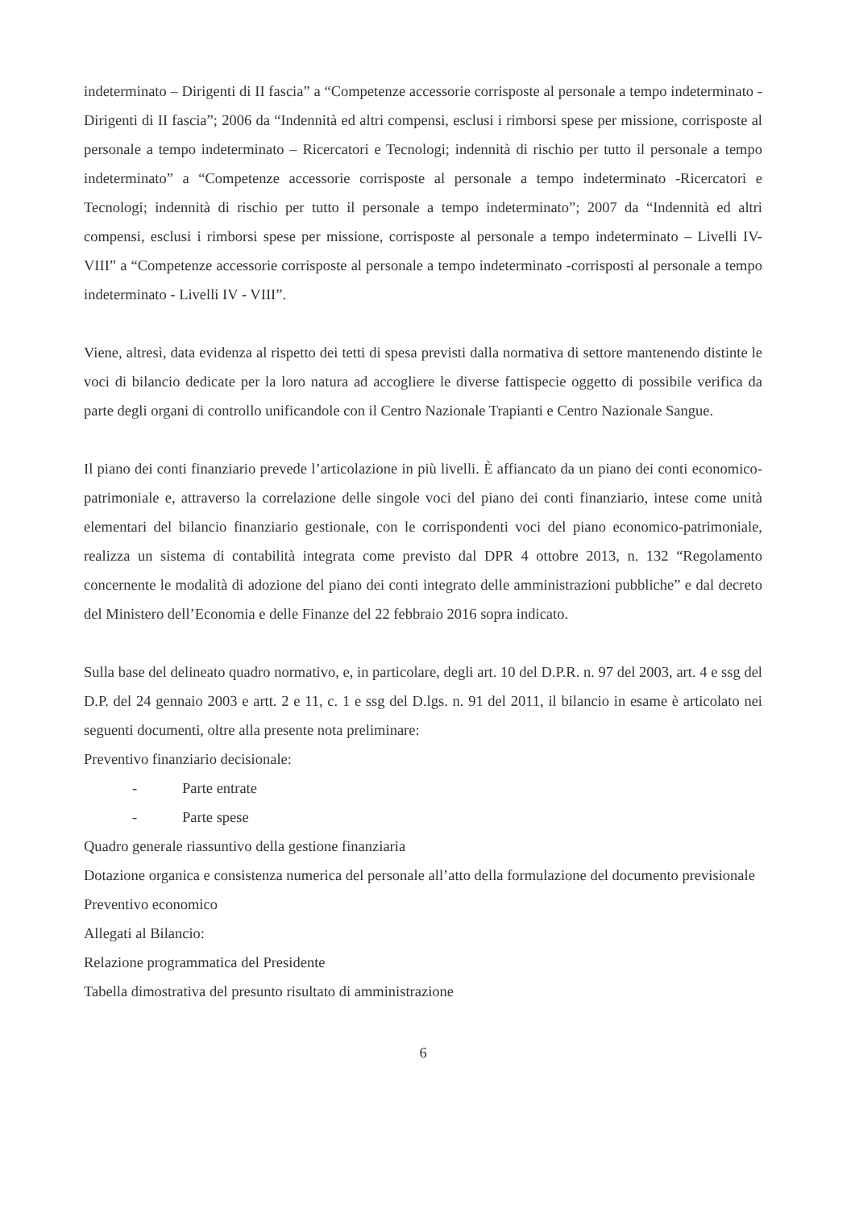indeterminato – Dirigenti di II fascia” a “Competenze accessorie corrisposte al personale a tempo indeterminato - Dirigenti di II fascia”; 2006 da “Indennità ed altri compensi, esclusi i rimborsi spese per missione, corrisposte al personale a tempo indeterminato – Ricercatori e Tecnologi; indennità di rischio per tutto il personale a tempo indeterminato” a “Competenze accessorie corrisposte al personale a tempo indeterminato -Ricercatori e Tecnologi; indennità di rischio per tutto il personale a tempo indeterminato”; 2007 da “Indennità ed altri compensi, esclusi i rimborsi spese per missione, corrisposte al personale a tempo indeterminato – Livelli IV- VIII” a “Competenze accessorie corrisposte al personale a tempo indeterminato -corrisposti al personale a tempo indeterminato - Livelli IV - VIII”.
Viene, altresì, data evidenza al rispetto dei tetti di spesa previsti dalla normativa di settore mantenendo distinte le voci di bilancio dedicate per la loro natura ad accogliere le diverse fattispecie oggetto di possibile verifica da parte degli organi di controllo unificandole con il Centro Nazionale Trapianti e Centro Nazionale Sangue.
Il piano dei conti finanziario prevede l’articolazione in più livelli. È affiancato da un piano dei conti economico-patrimoniale e, attraverso la correlazione delle singole voci del piano dei conti finanziario, intese come unità elementari del bilancio finanziario gestionale, con le corrispondenti voci del piano economico-patrimoniale, realizza un sistema di contabilità integrata come previsto dal DPR 4 ottobre 2013, n. 132 “Regolamento concernente le modalità di adozione del piano dei conti integrato delle amministrazioni pubbliche” e dal decreto del Ministero dell’Economia e delle Finanze del 22 febbraio 2016 sopra indicato.
Sulla base del delineato quadro normativo, e, in particolare, degli art. 10 del D.P.R. n. 97 del 2003, art. 4 e ssg del D.P. del 24 gennaio 2003 e artt. 2 e 11, c. 1 e ssg del D.lgs. n. 91 del 2011, il bilancio in esame è articolato nei seguenti documenti, oltre alla presente nota preliminare:
Preventivo finanziario decisionale:
- Parte entrate
- Parte spese
Quadro generale riassuntivo della gestione finanziaria
Dotazione organica e consistenza numerica del personale all’atto della formulazione del documento previsionale
Preventivo economico
Allegati al Bilancio:
Relazione programmatica del Presidente
Tabella dimostrativa del presunto risultato di amministrazione
6